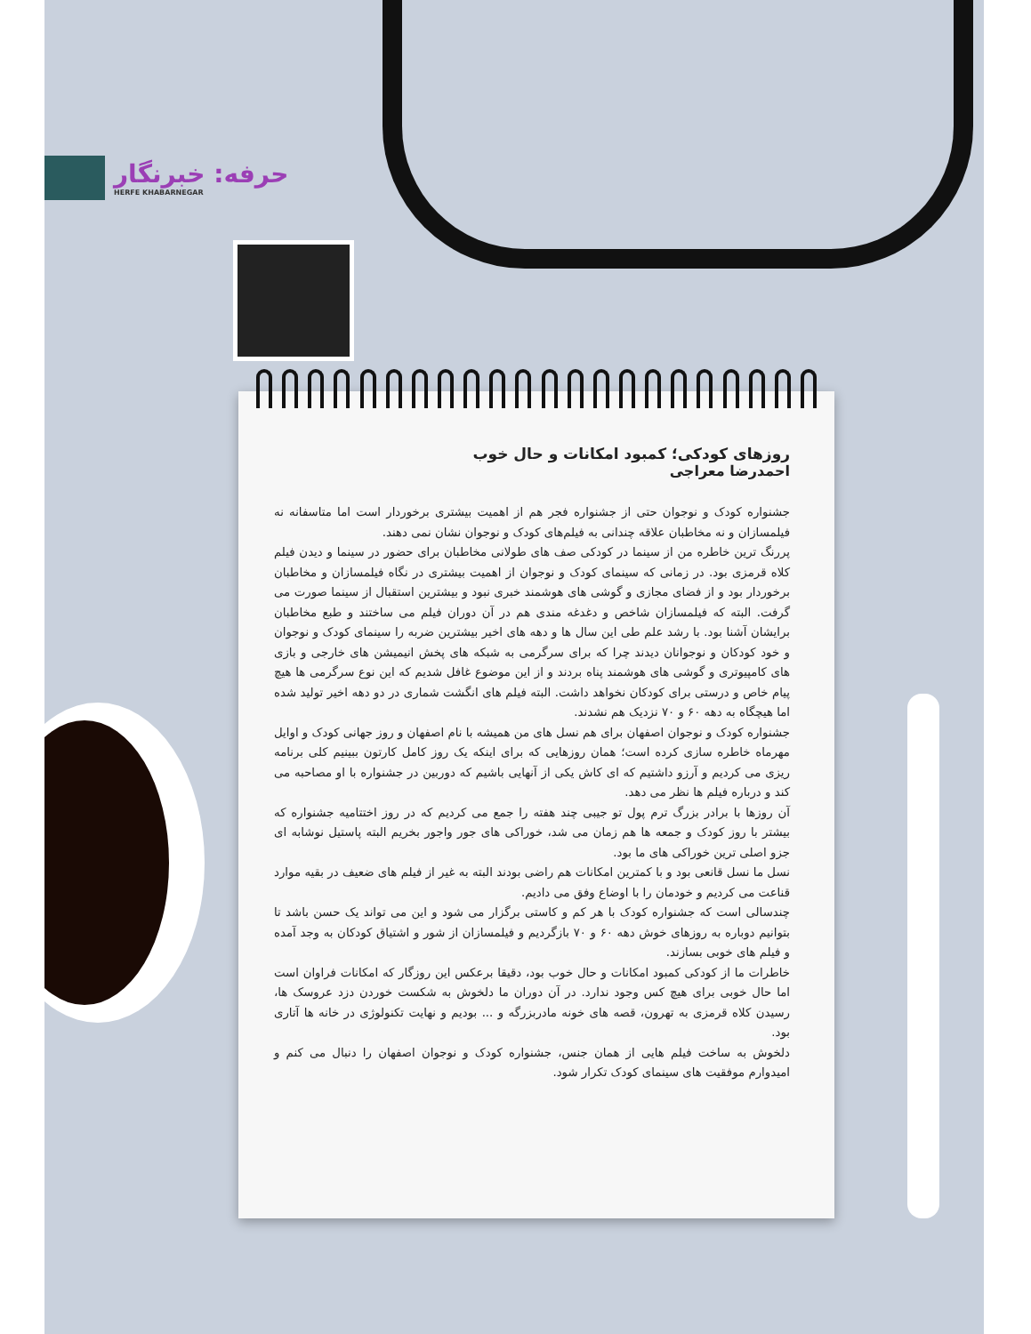حرفه: خبرنگار
HERFE KHABARNEGAR
روزهای کودکی؛ کمبود امکانات و حال خوب
احمدرضا معراجی
جشنواره کودک و نوجوان حتی از جشنواره فجر هم از اهمیت بیشتری برخوردار است اما متاسفانه نه فیلمسازان و نه مخاطبان علاقه چندانی به فیلم‌های کودک و نوجوان نشان نمی دهند.
پررنگ ترین خاطره من از سینما در کودکی صف های طولانی مخاطبان برای حضور در سینما و دیدن فیلم کلاه قرمزی بود. در زمانی که سینمای کودک و نوجوان از اهمیت بیشتری در نگاه فیلمسازان و مخاطبان برخوردار بود و از فضای مجازی و گوشی های هوشمند خبری نبود و بیشترین استقبال از سینما صورت می گرفت. البته که فیلمسازان شاخص و دغدغه مندی هم در آن دوران فیلم می ساختند و طبع مخاطبان برایشان آشنا بود. با رشد علم طی این سال ها و دهه های اخیر بیشترین ضربه را سینمای کودک و نوجوان و خود کودکان و نوجوانان دیدند چرا که برای سرگرمی به شبکه های پخش انیمیشن های خارجی و بازی های کامپیوتری و گوشی های هوشمند پناه بردند و از این موضوع غافل شدیم که این نوع سرگرمی ها هیچ پیام خاص و درستی برای کودکان نخواهد داشت. البته فیلم های انگشت شماری در دو دهه اخیر تولید شده اما هیچگاه به دهه ۶۰ و ۷۰ نزدیک هم نشدند.
جشنواره کودک و نوجوان اصفهان برای هم نسل های من همیشه با نام اصفهان و روز جهانی کودک و اوایل مهرماه خاطره سازی کرده است؛ همان روزهایی که برای اینکه یک روز کامل کارتون ببینیم کلی برنامه ریزی می کردیم و آرزو داشتیم که ای کاش یکی از آنهایی باشیم که دوربین در جشنواره با او مصاحبه می کند و درباره فیلم ها نظر می دهد.
آن روزها با برادر بزرگ ترم پول تو جیبی چند هفته را جمع می کردیم که در روز اختتامیه جشنواره که بیشتر با روز کودک و جمعه ها هم زمان می شد، خوراکی های جور واجور بخریم البته پاستیل نوشابه ای جزو اصلی ترین خوراکی های ما بود.
نسل ما نسل قانعی بود و با کمترین امکانات هم راضی بودند البته به غیر از فیلم های ضعیف در بقیه موارد قناعت می کردیم و خودمان را با اوضاع وفق می دادیم.
چندسالی است که جشنواره کودک با هر کم و کاستی برگزار می شود و این می تواند یک حسن باشد تا بتوانیم دوباره به روزهای خوش دهه ۶۰ و ۷۰ بازگردیم و فیلمسازان از شور و اشتیاق کودکان به وجد آمده و فیلم های خوبی بسازند.
خاطرات ما از کودکی کمبود امکانات و حال خوب بود، دقیقا برعکس این روزگار که امکانات فراوان است اما حال خوبی برای هیچ کس وجود ندارد. در آن دوران ما دلخوش به شکست خوردن دزد عروسک ها، رسیدن کلاه قرمزی به تهرون، قصه های خونه مادربزرگه و ... بودیم و نهایت تکنولوژی در خانه ها آتاری بود.
دلخوش به ساخت فیلم هایی از همان جنس، جشنواره کودک و نوجوان اصفهان را دنبال می کنم و امیدوارم موفقیت های سینمای کودک تکرار شود.